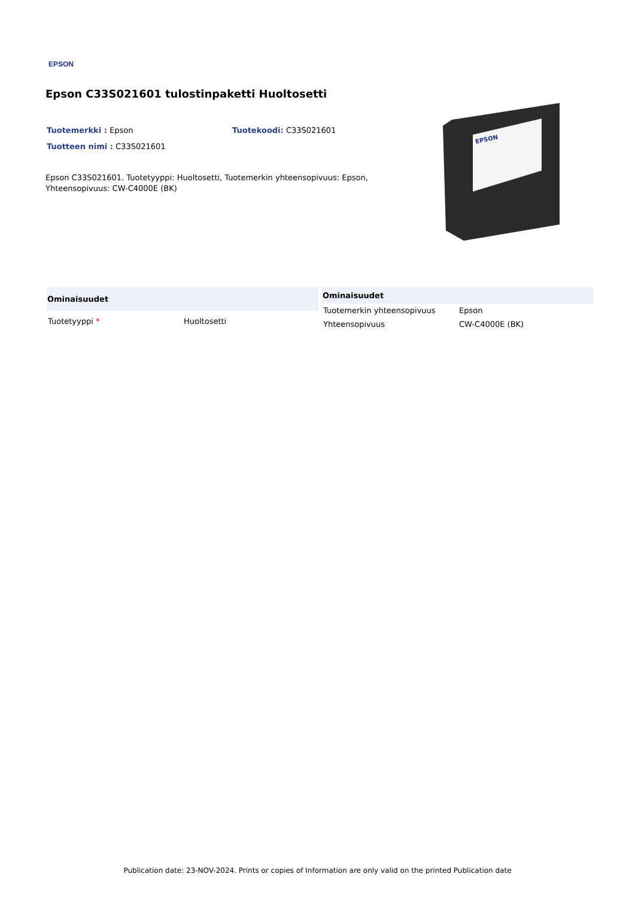EPSON
Epson C33S021601 tulostinpaketti Huoltosetti
Tuotemerkki : Epson Tuotekoodi: C33S021601
Tuotteen nimi : C33S021601
Epson C33S021601. Tuotetyyppi: Huoltosetti, Tuotemerkin yhteensopivuus: Epson, Yhteensopivuus: CW-C4000E (BK)
EPSON
| Ominaisuudet | |
| --- | --- |
| Tuotetyyppi * | Huoltosetti |
| Ominaisuudet | |
| --- | --- |
| Tuotemerkin yhteensopivuus | Epson |
| Yhteensopivuus | CW-C4000E (BK) |
Publication date: 23-NOV-2024. Prints or copies of Information are only valid on the printed Publication date